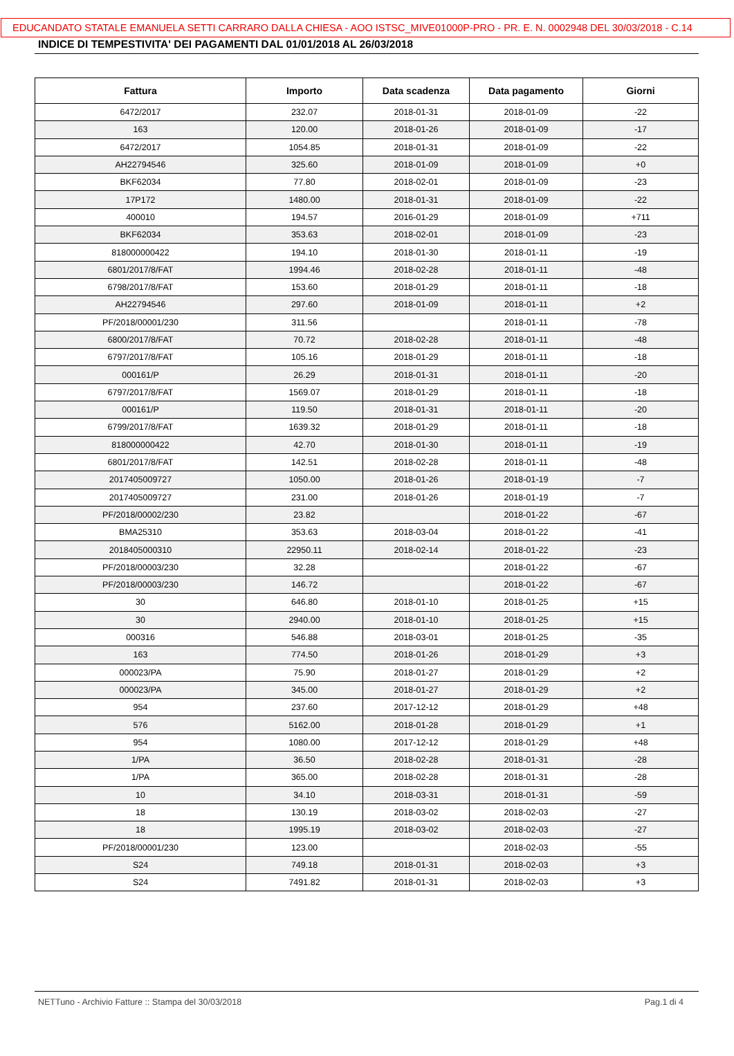EDUCANDATO STATALE EMANUELA SETTI CARRARO DALLA CHIESA - AOO ISTSC_MIVE01000P-PRO - PR. E. N. 0002948 DEL 30/03/2018 - C.14
INDICE DI TEMPESTIVITA' DEI PAGAMENTI DAL 01/01/2018 AL 26/03/2018
| Fattura | Importo | Data scadenza | Data pagamento | Giorni |
| --- | --- | --- | --- | --- |
| 6472/2017 | 232.07 | 2018-01-31 | 2018-01-09 | -22 |
| 163 | 120.00 | 2018-01-26 | 2018-01-09 | -17 |
| 6472/2017 | 1054.85 | 2018-01-31 | 2018-01-09 | -22 |
| AH22794546 | 325.60 | 2018-01-09 | 2018-01-09 | +0 |
| BKF62034 | 77.80 | 2018-02-01 | 2018-01-09 | -23 |
| 17P172 | 1480.00 | 2018-01-31 | 2018-01-09 | -22 |
| 400010 | 194.57 | 2016-01-29 | 2018-01-09 | +711 |
| BKF62034 | 353.63 | 2018-02-01 | 2018-01-09 | -23 |
| 818000000422 | 194.10 | 2018-01-30 | 2018-01-11 | -19 |
| 6801/2017/8/FAT | 1994.46 | 2018-02-28 | 2018-01-11 | -48 |
| 6798/2017/8/FAT | 153.60 | 2018-01-29 | 2018-01-11 | -18 |
| AH22794546 | 297.60 | 2018-01-09 | 2018-01-11 | +2 |
| PF/2018/00001/230 | 311.56 | | 2018-01-11 | -78 |
| 6800/2017/8/FAT | 70.72 | 2018-02-28 | 2018-01-11 | -48 |
| 6797/2017/8/FAT | 105.16 | 2018-01-29 | 2018-01-11 | -18 |
| 000161/P | 26.29 | 2018-01-31 | 2018-01-11 | -20 |
| 6797/2017/8/FAT | 1569.07 | 2018-01-29 | 2018-01-11 | -18 |
| 000161/P | 119.50 | 2018-01-31 | 2018-01-11 | -20 |
| 6799/2017/8/FAT | 1639.32 | 2018-01-29 | 2018-01-11 | -18 |
| 818000000422 | 42.70 | 2018-01-30 | 2018-01-11 | -19 |
| 6801/2017/8/FAT | 142.51 | 2018-02-28 | 2018-01-11 | -48 |
| 2017405009727 | 1050.00 | 2018-01-26 | 2018-01-19 | -7 |
| 2017405009727 | 231.00 | 2018-01-26 | 2018-01-19 | -7 |
| PF/2018/00002/230 | 23.82 | | 2018-01-22 | -67 |
| BMA25310 | 353.63 | 2018-03-04 | 2018-01-22 | -41 |
| 2018405000310 | 22950.11 | 2018-02-14 | 2018-01-22 | -23 |
| PF/2018/00003/230 | 32.28 | | 2018-01-22 | -67 |
| PF/2018/00003/230 | 146.72 | | 2018-01-22 | -67 |
| 30 | 646.80 | 2018-01-10 | 2018-01-25 | +15 |
| 30 | 2940.00 | 2018-01-10 | 2018-01-25 | +15 |
| 000316 | 546.88 | 2018-03-01 | 2018-01-25 | -35 |
| 163 | 774.50 | 2018-01-26 | 2018-01-29 | +3 |
| 000023/PA | 75.90 | 2018-01-27 | 2018-01-29 | +2 |
| 000023/PA | 345.00 | 2018-01-27 | 2018-01-29 | +2 |
| 954 | 237.60 | 2017-12-12 | 2018-01-29 | +48 |
| 576 | 5162.00 | 2018-01-28 | 2018-01-29 | +1 |
| 954 | 1080.00 | 2017-12-12 | 2018-01-29 | +48 |
| 1/PA | 36.50 | 2018-02-28 | 2018-01-31 | -28 |
| 1/PA | 365.00 | 2018-02-28 | 2018-01-31 | -28 |
| 10 | 34.10 | 2018-03-31 | 2018-01-31 | -59 |
| 18 | 130.19 | 2018-03-02 | 2018-02-03 | -27 |
| 18 | 1995.19 | 2018-03-02 | 2018-02-03 | -27 |
| PF/2018/00001/230 | 123.00 | | 2018-02-03 | -55 |
| S24 | 749.18 | 2018-01-31 | 2018-02-03 | +3 |
| S24 | 7491.82 | 2018-01-31 | 2018-02-03 | +3 |
NETTuno - Archivio Fatture :: Stampa del 30/03/2018 Pag.1 di 4